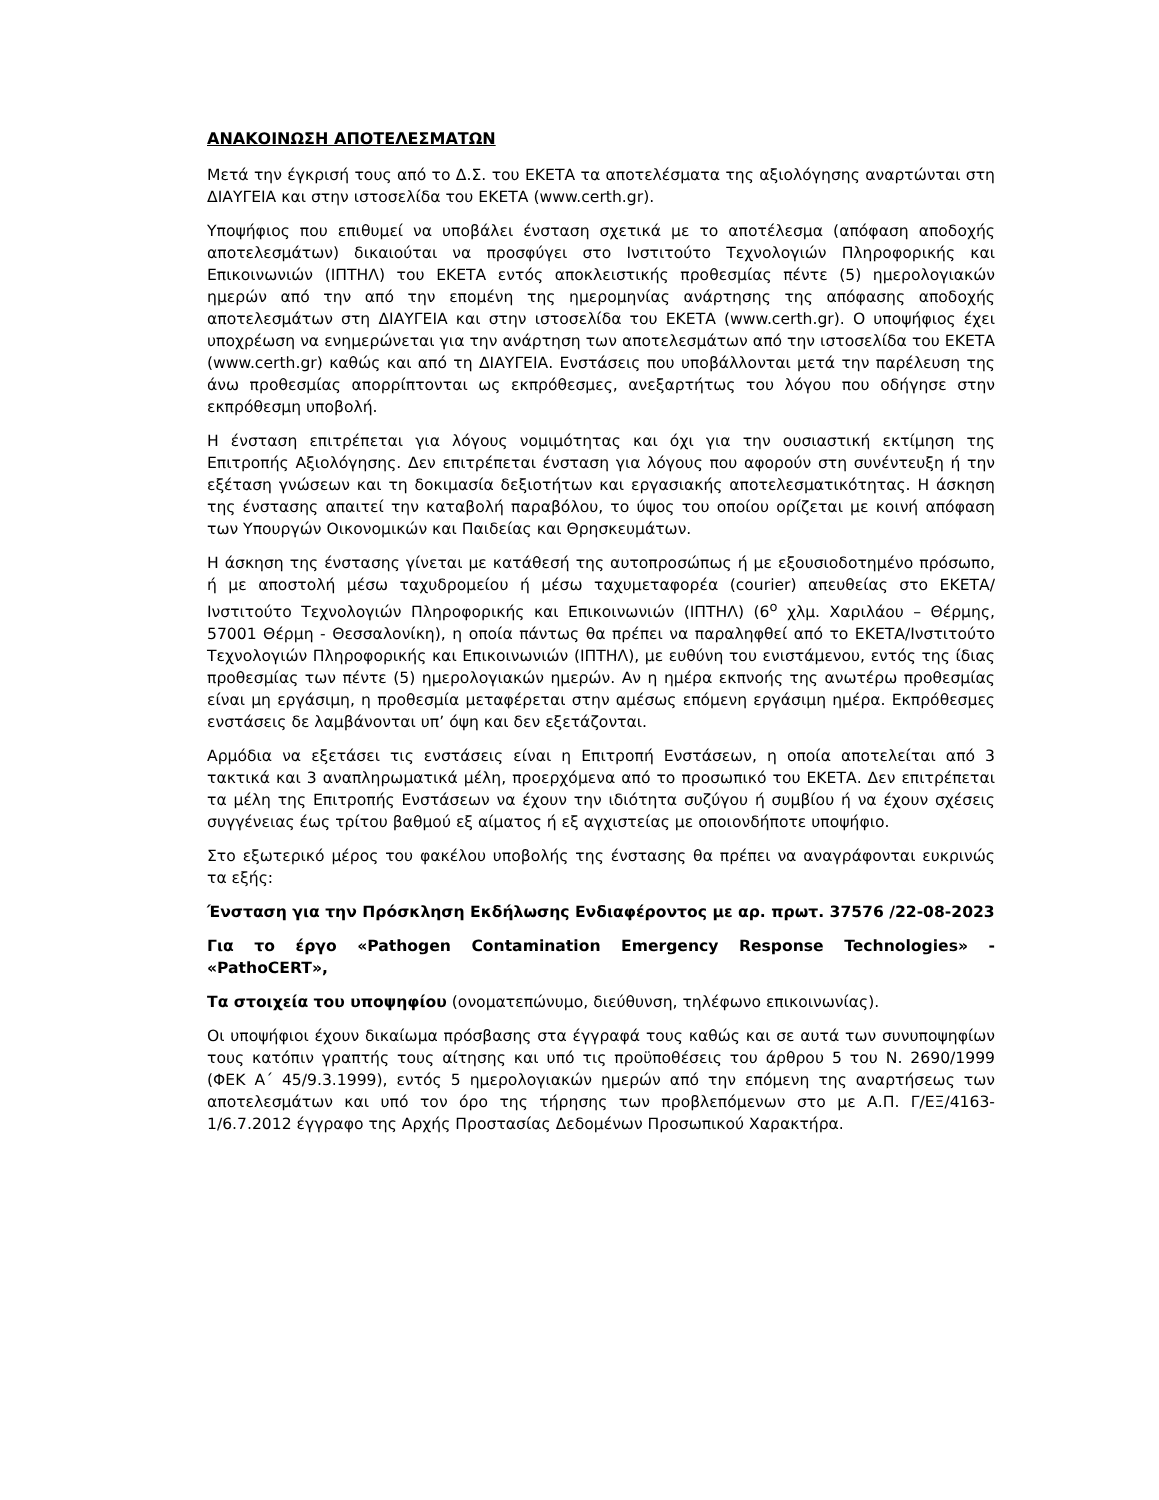ΑΝΑΚΟΙΝΩΣΗ ΑΠΟΤΕΛΕΣΜΑΤΩΝ
Μετά την έγκρισή τους από το Δ.Σ. του ΕΚΕΤΑ τα αποτελέσματα της αξιολόγησης αναρτώνται στη ΔΙΑΥΓΕΙΑ και στην ιστοσελίδα του ΕΚΕΤΑ (www.certh.gr).
Υποψήφιος που επιθυμεί να υποβάλει ένσταση σχετικά με το αποτέλεσμα (απόφαση αποδοχής αποτελεσμάτων) δικαιούται να προσφύγει στο Ινστιτούτο Τεχνολογιών Πληροφορικής και Επικοινωνιών (ΙΠΤΗΛ) του ΕΚΕΤΑ εντός αποκλειστικής προθεσμίας πέντε (5) ημερολογιακών ημερών από την από την επομένη της ημερομηνίας ανάρτησης της απόφασης αποδοχής αποτελεσμάτων στη ΔΙΑΥΓΕΙΑ και στην ιστοσελίδα του ΕΚΕΤΑ (www.certh.gr). Ο υποψήφιος έχει υποχρέωση να ενημερώνεται για την ανάρτηση των αποτελεσμάτων από την ιστοσελίδα του ΕΚΕΤΑ (www.certh.gr) καθώς και από τη ΔΙΑΥΓΕΙΑ. Ενστάσεις που υποβάλλονται μετά την παρέλευση της άνω προθεσμίας απορρίπτονται ως εκπρόθεσμες, ανεξαρτήτως του λόγου που οδήγησε στην εκπρόθεσμη υποβολή.
Η ένσταση επιτρέπεται για λόγους νομιμότητας και όχι για την ουσιαστική εκτίμηση της Επιτροπής Αξιολόγησης. Δεν επιτρέπεται ένσταση για λόγους που αφορούν στη συνέντευξη ή την εξέταση γνώσεων και τη δοκιμασία δεξιοτήτων και εργασιακής αποτελεσματικότητας. Η άσκηση της ένστασης απαιτεί την καταβολή παραβόλου, το ύψος του οποίου ορίζεται με κοινή απόφαση των Υπουργών Οικονομικών και Παιδείας και Θρησκευμάτων.
Η άσκηση της ένστασης γίνεται με κατάθεσή της αυτοπροσώπως ή με εξουσιοδοτημένο πρόσωπο, ή με αποστολή μέσω ταχυδρομείου ή μέσω ταχυμεταφορέα (courier) απευθείας στο ΕΚΕΤΑ/Ινστιτούτο Τεχνολογιών Πληροφορικής και Επικοινωνιών (ΙΠΤΗΛ) (6<sup>ο</sup> χλμ. Χαριλάου – Θέρμης, 57001 Θέρμη - Θεσσαλονίκη), η οποία πάντως θα πρέπει να παραληφθεί από το ΕΚΕΤΑ/Ινστιτούτο Τεχνολογιών Πληροφορικής και Επικοινωνιών (ΙΠΤΗΛ), με ευθύνη του ενιστάμενου, εντός της ίδιας προθεσμίας των πέντε (5) ημερολογιακών ημερών. Αν η ημέρα εκπνοής της ανωτέρω προθεσμίας είναι μη εργάσιμη, η προθεσμία μεταφέρεται στην αμέσως επόμενη εργάσιμη ημέρα. Εκπρόθεσμες ενστάσεις δε λαμβάνονται υπ’ όψη και δεν εξετάζονται.
Αρμόδια να εξετάσει τις ενστάσεις είναι η Επιτροπή Ενστάσεων, η οποία αποτελείται από 3 τακτικά και 3 αναπληρωματικά μέλη, προερχόμενα από το προσωπικό του ΕΚΕΤΑ. Δεν επιτρέπεται τα μέλη της Επιτροπής Ενστάσεων να έχουν την ιδιότητα συζύγου ή συμβίου ή να έχουν σχέσεις συγγένειας έως τρίτου βαθμού εξ αίματος ή εξ αγχιστείας με οποιονδήποτε υποψήφιο.
Στο εξωτερικό μέρος του φακέλου υποβολής της ένστασης θα πρέπει να αναγράφονται ευκρινώς τα εξής:
Ένσταση για την Πρόσκληση Εκδήλωσης Ενδιαφέροντος με αρ. πρωτ. 37576 /22-08-2023
Για το έργο «Pathogen Contamination Emergency Response Technologies» - «PathoCERT»,
Τα στοιχεία του υποψηφίου (ονοματεπώνυμο, διεύθυνση, τηλέφωνο επικοινωνίας).
Οι υποψήφιοι έχουν δικαίωμα πρόσβασης στα έγγραφά τους καθώς και σε αυτά των συνυποψηφίων τους κατόπιν γραπτής τους αίτησης και υπό τις προϋποθέσεις του άρθρου 5 του Ν. 2690/1999 (ΦΕΚ Α΄ 45/9.3.1999), εντός 5 ημερολογιακών ημερών από την επόμενη της αναρτήσεως των αποτελεσμάτων και υπό τον όρο της τήρησης των προβλεπόμενων στο με Α.Π. Γ/ΕΞ/4163-1/6.7.2012 έγγραφο της Αρχής Προστασίας Δεδομένων Προσωπικού Χαρακτήρα.